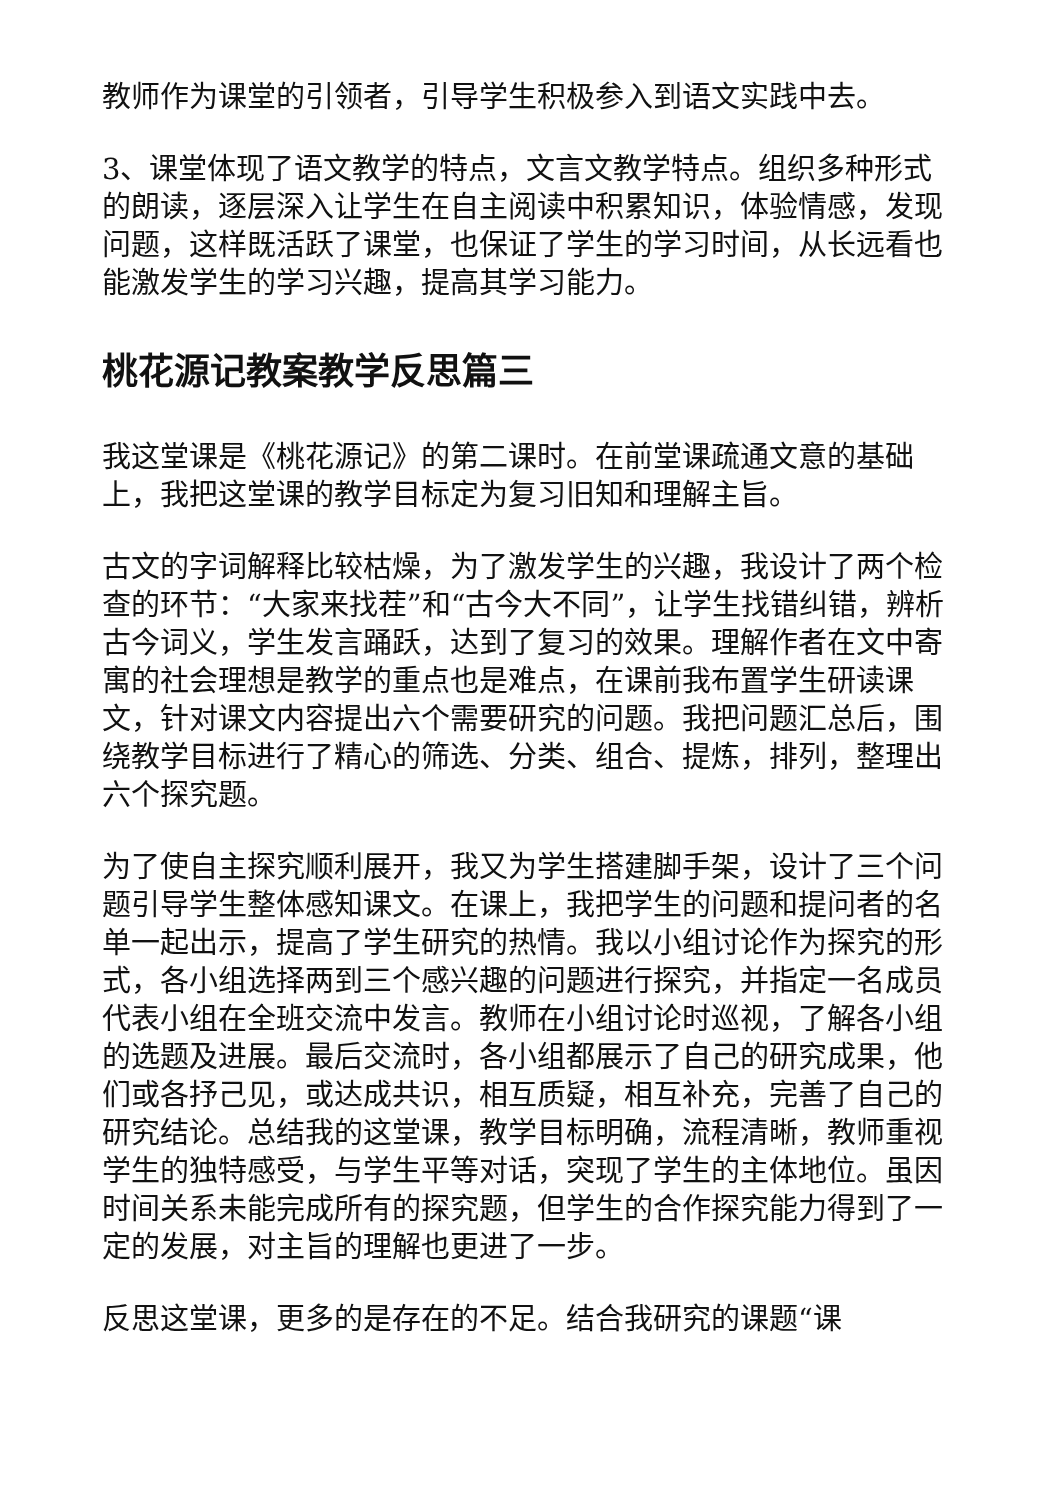教师作为课堂的引领者，引导学生积极参入到语文实践中去。
3、课堂体现了语文教学的特点，文言文教学特点。组织多种形式的朗读，逐层深入让学生在自主阅读中积累知识，体验情感，发现问题，这样既活跃了课堂，也保证了学生的学习时间，从长远看也能激发学生的学习兴趣，提高其学习能力。
桃花源记教案教学反思篇三
我这堂课是《桃花源记》的第二课时。在前堂课疏通文意的基础上，我把这堂课的教学目标定为复习旧知和理解主旨。
古文的字词解释比较枯燥，为了激发学生的兴趣，我设计了两个检查的环节：“大家来找茬”和“古今大不同”，让学生找错纠错，辨析古今词义，学生发言踊跃，达到了复习的效果。理解作者在文中寄寓的社会理想是教学的重点也是难点，在课前我布置学生研读课文，针对课文内容提出六个需要研究的问题。我把问题汇总后，围绕教学目标进行了精心的筛选、分类、组合、提炼，排列，整理出六个探究题。
为了使自主探究顺利展开，我又为学生搭建脚手架，设计了三个问题引导学生整体感知课文。在课上，我把学生的问题和提问者的名单一起出示，提高了学生研究的热情。我以小组讨论作为探究的形式，各小组选择两到三个感兴趣的问题进行探究，并指定一名成员代表小组在全班交流中发言。教师在小组讨论时巡视，了解各小组的选题及进展。最后交流时，各小组都展示了自己的研究成果，他们或各抒己见，或达成共识，相互质疑，相互补充，完善了自己的研究结论。总结我的这堂课，教学目标明确，流程清晰，教师重视学生的独特感受，与学生平等对话，突现了学生的主体地位。虽因时间关系未能完成所有的探究题，但学生的合作探究能力得到了一定的发展，对主旨的理解也更进了一步。
反思这堂课，更多的是存在的不足。结合我研究的课题“课